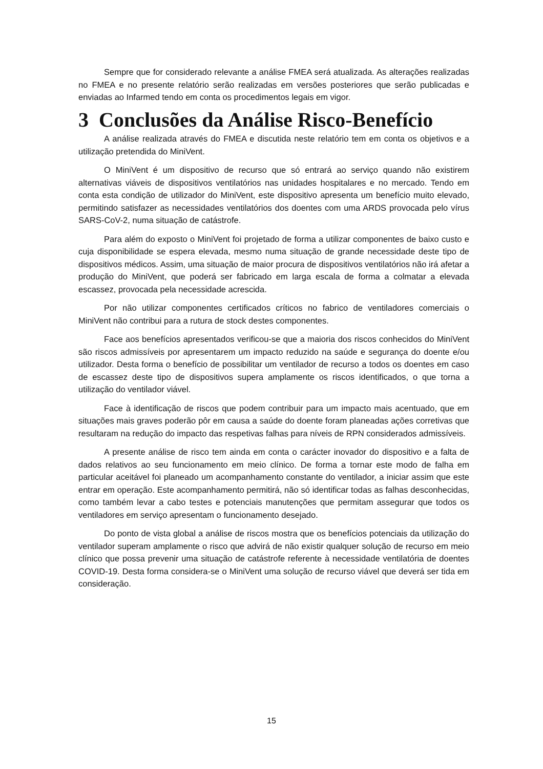Sempre que for considerado relevante a análise FMEA será atualizada. As alterações realizadas no FMEA e no presente relatório serão realizadas em versões posteriores que serão publicadas e enviadas ao Infarmed tendo em conta os procedimentos legais em vigor.
3 Conclusões da Análise Risco-Benefício
A análise realizada através do FMEA e discutida neste relatório tem em conta os objetivos e a utilização pretendida do MiniVent.
O MiniVent é um dispositivo de recurso que só entrará ao serviço quando não existirem alternativas viáveis de dispositivos ventilatórios nas unidades hospitalares e no mercado. Tendo em conta esta condição de utilizador do MiniVent, este dispositivo apresenta um benefício muito elevado, permitindo satisfazer as necessidades ventilatórios dos doentes com uma ARDS provocada pelo vírus SARS-CoV-2, numa situação de catástrofe.
Para além do exposto o MiniVent foi projetado de forma a utilizar componentes de baixo custo e cuja disponibilidade se espera elevada, mesmo numa situação de grande necessidade deste tipo de dispositivos médicos. Assim, uma situação de maior procura de dispositivos ventilatórios não irá afetar a produção do MiniVent, que poderá ser fabricado em larga escala de forma a colmatar a elevada escassez, provocada pela necessidade acrescida.
Por não utilizar componentes certificados críticos no fabrico de ventiladores comerciais o MiniVent não contribui para a rutura de stock destes componentes.
Face aos benefícios apresentados verificou-se que a maioria dos riscos conhecidos do MiniVent são riscos admissíveis por apresentarem um impacto reduzido na saúde e segurança do doente e/ou utilizador. Desta forma o benefício de possibilitar um ventilador de recurso a todos os doentes em caso de escassez deste tipo de dispositivos supera amplamente os riscos identificados, o que torna a utilização do ventilador viável.
Face à identificação de riscos que podem contribuir para um impacto mais acentuado, que em situações mais graves poderão pôr em causa a saúde do doente foram planeadas ações corretivas que resultaram na redução do impacto das respetivas falhas para níveis de RPN considerados admissíveis.
A presente análise de risco tem ainda em conta o carácter inovador do dispositivo e a falta de dados relativos ao seu funcionamento em meio clínico. De forma a tornar este modo de falha em particular aceitável foi planeado um acompanhamento constante do ventilador, a iniciar assim que este entrar em operação. Este acompanhamento permitirá, não só identificar todas as falhas desconhecidas, como também levar a cabo testes e potenciais manutenções que permitam assegurar que todos os ventiladores em serviço apresentam o funcionamento desejado.
Do ponto de vista global a análise de riscos mostra que os benefícios potenciais da utilização do ventilador superam amplamente o risco que advirá de não existir qualquer solução de recurso em meio clínico que possa prevenir uma situação de catástrofe referente à necessidade ventilatória de doentes COVID-19. Desta forma considera-se o MiniVent uma solução de recurso viável que deverá ser tida em consideração.
15